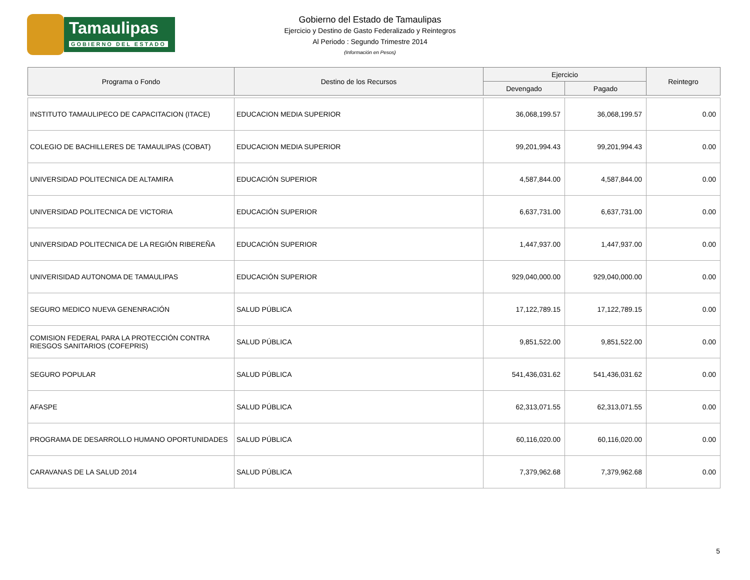Tamaulipas
GOBIERNO DEL ESTADO
Gobierno del Estado de Tamaulipas
Ejercicio y Destino de Gasto Federalizado y Reintegros
Al Periodo : Segundo Trimestre 2014
(Información en Pesos)
| Programa o Fondo | Destino de los Recursos | Ejercicio | | Reintegro |
| --- | --- | --- | --- | --- |
| | | Devengado | Pagado | |
| INSTITUTO TAMAULIPECO DE CAPACITACION (ITACE) | EDUCACION MEDIA SUPERIOR | 36,068,199.57 | 36,068,199.57 | 0.00 |
| COLEGIO DE BACHILLERES DE TAMAULIPAS (COBAT) | EDUCACION MEDIA SUPERIOR | 99,201,994.43 | 99,201,994.43 | 0.00 |
| UNIVERSIDAD POLITECNICA DE ALTAMIRA | EDUCACIÓN SUPERIOR | 4,587,844.00 | 4,587,844.00 | 0.00 |
| UNIVERSIDAD POLITECNICA DE VICTORIA | EDUCACIÓN SUPERIOR | 6,637,731.00 | 6,637,731.00 | 0.00 |
| UNIVERSIDAD POLITECNICA DE LA REGIÓN RIBEREÑA | EDUCACIÓN SUPERIOR | 1,447,937.00 | 1,447,937.00 | 0.00 |
| UNIVERISIDAD AUTONOMA DE TAMAULIPAS | EDUCACIÓN SUPERIOR | 929,040,000.00 | 929,040,000.00 | 0.00 |
| SEGURO MEDICO NUEVA GENENRACIÓN | SALUD PÚBLICA | 17,122,789.15 | 17,122,789.15 | 0.00 |
| COMISION FEDERAL PARA LA PROTECCIÓN CONTRA RIESGOS SANITARIOS (COFEPRIS) | SALUD PÚBLICA | 9,851,522.00 | 9,851,522.00 | 0.00 |
| SEGURO POPULAR | SALUD PÚBLICA | 541,436,031.62 | 541,436,031.62 | 0.00 |
| AFASPE | SALUD PÚBLICA | 62,313,071.55 | 62,313,071.55 | 0.00 |
| PROGRAMA DE DESARROLLO HUMANO OPORTUNIDADES | SALUD PÚBLICA | 60,116,020.00 | 60,116,020.00 | 0.00 |
| CARAVANAS DE LA SALUD 2014 | SALUD PÚBLICA | 7,379,962.68 | 7,379,962.68 | 0.00 |
5